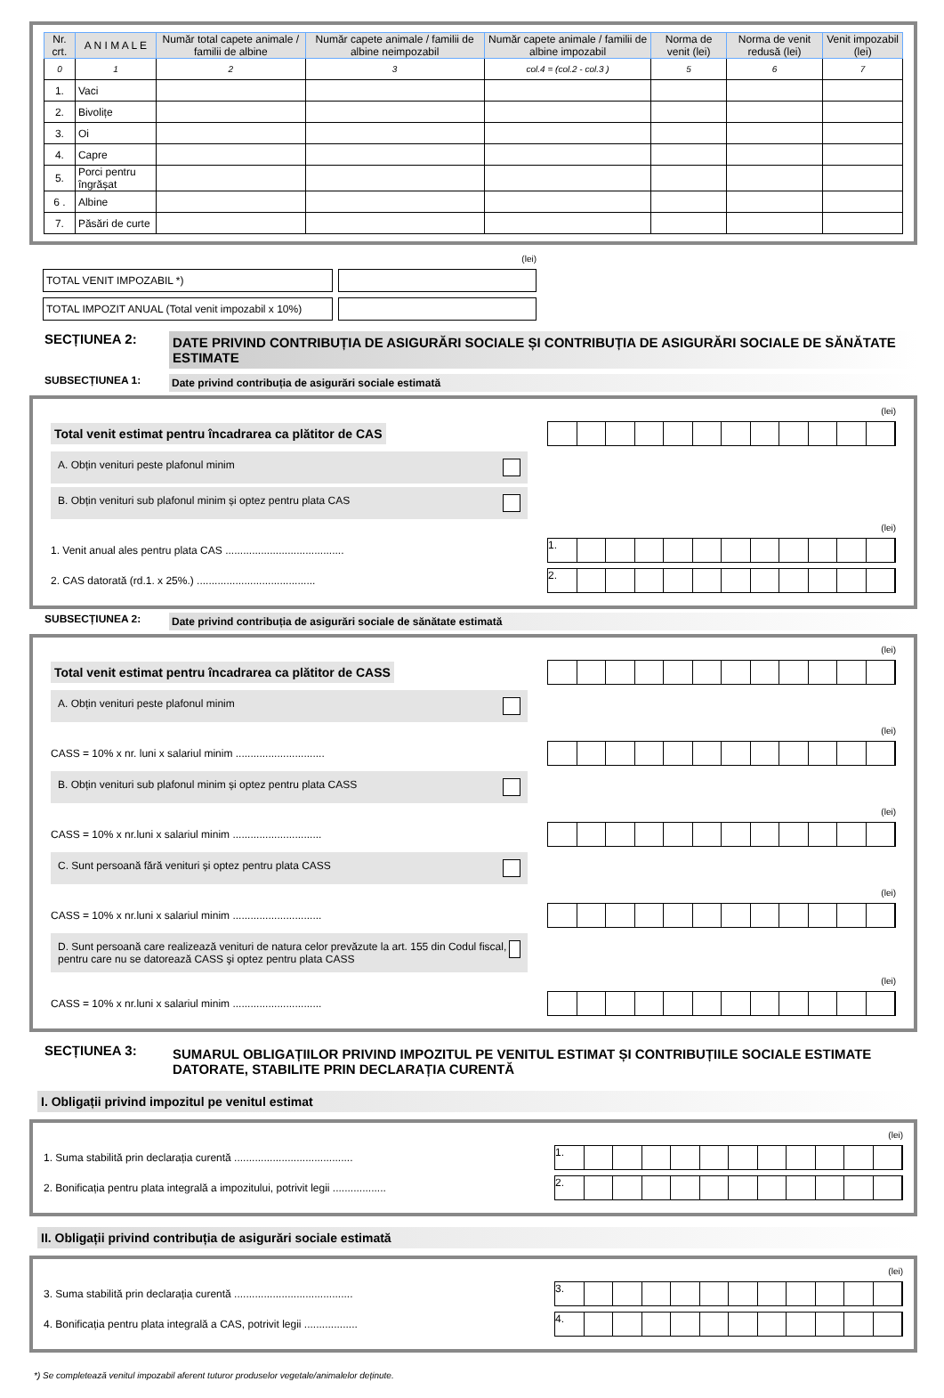| Nr. crt. | A N I M A L E | Număr total capete animale / familii de albine | Număr capete animale / familii de albine neimpozabil | Număr capete animale / familii de albine impozabil | Norma de venit (lei) | Norma de venit redusă (lei) | Venit impozabil (lei) |
| --- | --- | --- | --- | --- | --- | --- | --- |
| 0 | 1 | 2 | 3 | col.4 = (col.2 - col.3 ) | 5 | 6 | 7 |
| 1. | Vaci | | | | | | |
| 2. | Bivolițe | | | | | | |
| 3. | Oi | | | | | | |
| 4. | Capre | | | | | | |
| 5. | Porci pentru îngrășat | | | | | | |
| 6 . | Albine | | | | | | |
| 7. | Păsări de curte | | | | | | |
(lei)
TOTAL VENIT IMPOZABIL *)
TOTAL IMPOZIT ANUAL (Total venit impozabil x 10%)
SECȚIUNEA 2:
DATE PRIVIND CONTRIBUȚIA DE ASIGURĂRI SOCIALE ȘI CONTRIBUȚIA DE ASIGURĂRI SOCIALE DE SĂNĂTATE ESTIMATE
SUBSECȚIUNEA 1:
Date privind contribuția de asigurări sociale estimată
(lei)
Total venit estimat pentru încadrarea ca plătitor de CAS
A. Obțin venituri peste plafonul minim
B. Obțin venituri sub plafonul minim și optez pentru plata CAS
(lei)
1. Venit anual ales pentru plata CAS ........................................
1.
2. CAS datorată (rd.1. x 25%.) ........................................
2.
SUBSECȚIUNEA 2:
Date privind contribuția de asigurări sociale de sănătate estimată
(lei)
Total venit estimat pentru încadrarea ca plătitor de CASS
A. Obțin venituri peste plafonul minim
(lei)
CASS = 10% x nr. luni x salariul minim ..............................
B. Obțin venituri sub plafonul minim și optez pentru plata CASS
(lei)
CASS = 10% x nr.luni x salariul minim ..............................
C. Sunt persoană fără venituri și optez pentru plata CASS
(lei)
CASS = 10% x nr.luni x salariul minim ..............................
D. Sunt persoană care realizează venituri de natura celor prevăzute la art. 155 din Codul fiscal, pentru care nu se datorează CASS şi optez pentru plata CASS
(lei)
CASS = 10% x nr.luni x salariul minim ..............................
SECȚIUNEA 3:
SUMARUL OBLIGAȚIILOR PRIVIND IMPOZITUL PE VENITUL ESTIMAT ȘI CONTRIBUȚIILE SOCIALE ESTIMATE DATORATE, STABILITE PRIN DECLARAȚIA CURENTĂ
I. Obligații privind impozitul pe venitul estimat
(lei)
1. Suma stabilită prin declarația curentă ........................................
1.
2. Bonificația pentru plata integrală a impozitului, potrivit legii ..................
2.
II. Obligații privind contribuția de asigurări sociale estimată
(lei)
3. Suma stabilită prin declarația curentă ........................................
3.
4. Bonificația pentru plata integrală a CAS, potrivit legii ..................
4.
*) Se completează venitul impozabil aferent tuturor produselor vegetale/animalelor deținute.